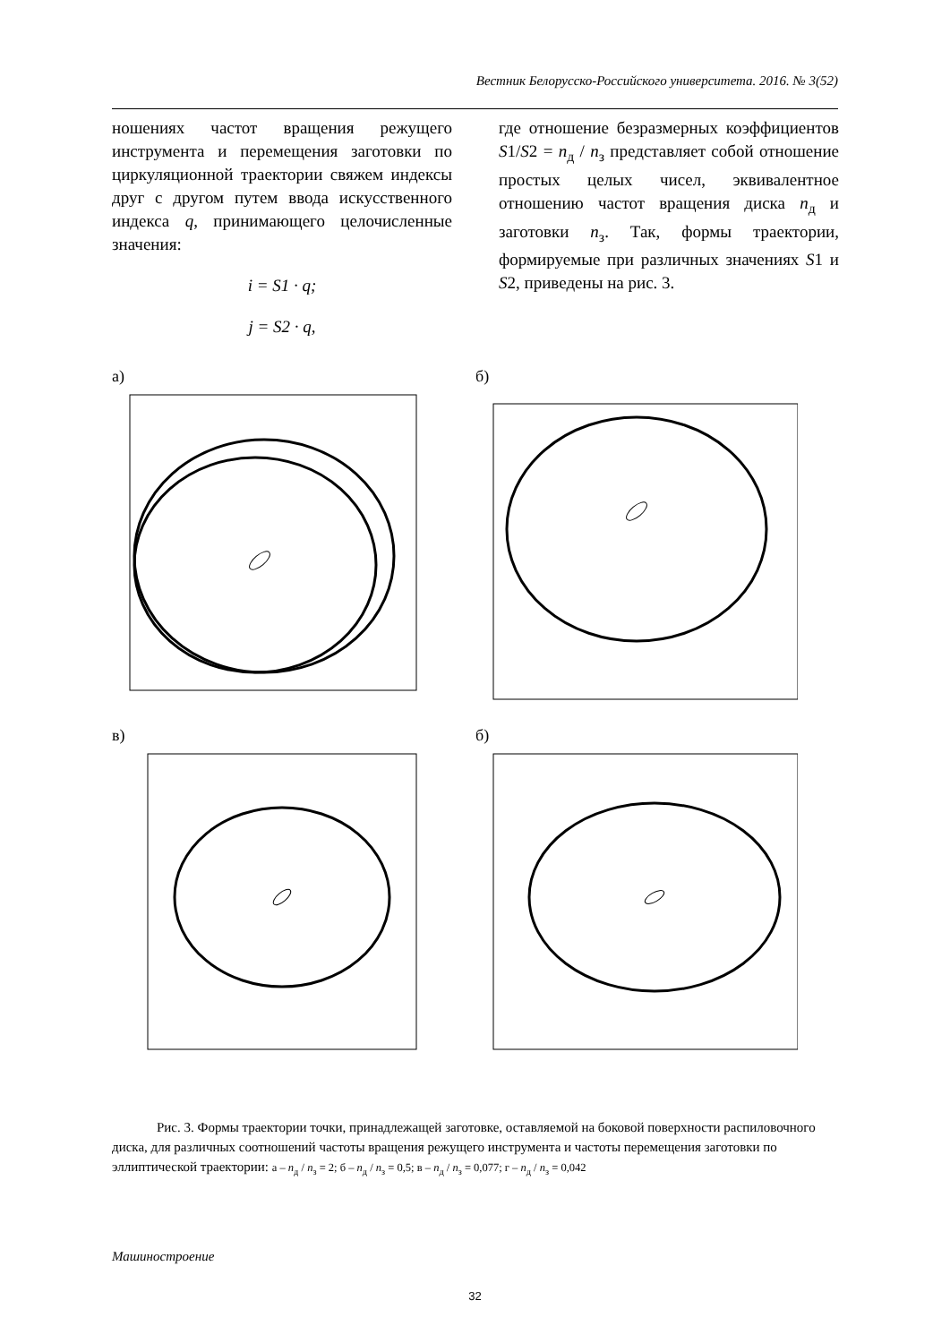Вестник Белорусско-Российского университета. 2016. № 3(52)
ношениях частот вращения режущего инструмента и перемещения заготовки по циркуляционной траектории свяжем индексы друг с другом путем ввода искусственного индекса q, принимающего целочисленные значения:
i = S1 · q;
j = S2 · q,
где отношение безразмерных коэффициентов S1/S2 = n<sub>д</sub> / n<sub>з</sub> представляет собой отношение простых целых чисел, эквивалентное отношению частот вращения диска n<sub>д</sub> и заготовки n<sub>з</sub>. Так, формы траектории, формируемые при различных значениях S1 и S2, приведены на рис. 3.
а)
б)
в)
б)
Рис. 3. Формы траектории точки, принадлежащей заготовке, оставляемой на боковой поверхности распиловочного диска, для различных соотношений частоты вращения режущего инструмента и частоты перемещения заготовки по эллиптической траектории: а – n<sub>д</sub> / n<sub>з</sub> = 2; б – n<sub>д</sub> / n<sub>з</sub> = 0,5; в – n<sub>д</sub> / n<sub>з</sub> = 0,077; г – n<sub>д</sub> / n<sub>з</sub> = 0,042
Машиностроение
32